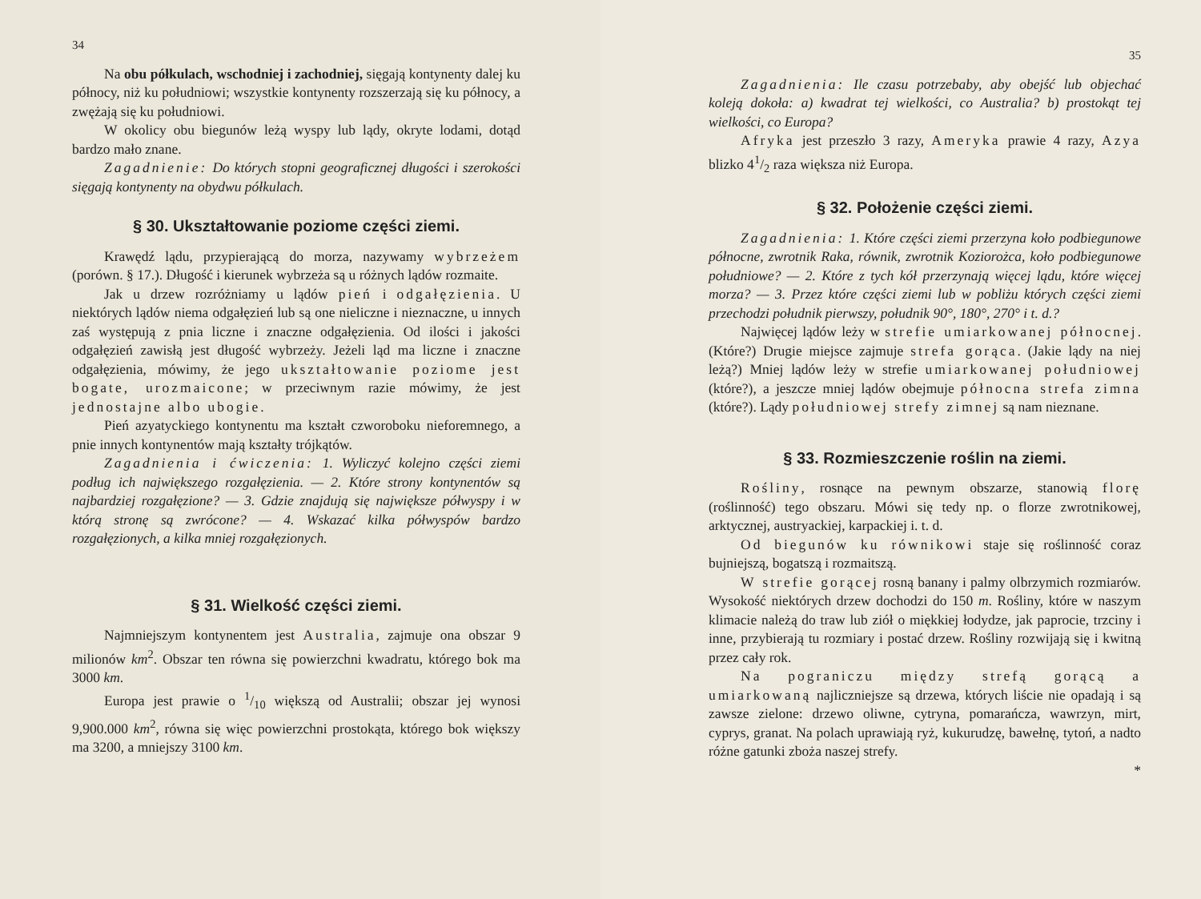34
Na obu półkulach, wschodniej i zachodniej, sięgają kontynenty dalej ku północy, niż ku południowi; wszystkie kontynenty rozszerzają się ku północy, a zwężają się ku południowi.
W okolicy obu biegunów leżą wyspy lub lądy, okryte lodami, dotąd bardzo mało znane.
Zagadnienie: Do których stopni geograficznej długości i szerokości sięgają kontynenty na obydwu półkulach.
§ 30. Ukształtowanie poziome części ziemi.
Krawędź lądu, przypierającą do morza, nazywamy wybrzeżem (porówn. § 17.). Długość i kierunek wybrzeża są u różnych lądów rozmaite.
Jak u drzew rozróżniamy u lądów pień i odgałęzienia. U niektórych lądów niema odgałęzień lub są one nieliczne i nieznaczne, u innych zaś występują z pnia liczne i znaczne odgałęzienia. Od ilości i jakości odgałęzień zawisłą jest długość wybrzeży. Jeżeli ląd ma liczne i znaczne odgałęzienia, mówimy, że jego ukształtowanie poziome jest bogate, urozmaicone; w przeciwnym razie mówimy, że jest jednostajne albo ubogie.
Pień azyatyckiego kontynentu ma kształt czworoboku nieforemnego, a pnie innych kontynentów mają kształty trójkątów.
Zagadnienia i ćwiczenia: 1. Wyliczyć kolejno części ziemi podług ich największego rozgałęzienia. — 2. Które strony kontynentów są najbardziej rozgałęzione? — 3. Gdzie znajdują się największe półwyspy i w którą stronę są zwrócone? — 4. Wskazać kilka półwyspów bardzo rozgałęzionych, a kilka mniej rozgałęzionych.
§ 31. Wielkość części ziemi.
Najmniejszym kontynentem jest Australia, zajmuje ona obszar 9 milionów km<sup>2</sup>. Obszar ten równa się powierzchni kwadratu, którego bok ma 3000 km.
Europa jest prawie o 1/10 większą od Australii; obszar jej wynosi 9,900.000 km<sup>2</sup>, równa się więc powierzchni prostokąta, którego bok większy ma 3200, a mniejszy 3100 km.
35
Zagadnienia: Ile czasu potrzebaby, aby obejść lub objechać koleją dokoła: a) kwadrat tej wielkości, co Australia? b) prostokąt tej wielkości, co Europa?
Afryka jest przeszło 3 razy, Ameryka prawie 4 razy, Azya blizko 41/2 raza większa niż Europa.
§ 32. Położenie części ziemi.
Zagadnienia: 1. Które części ziemi przerzyna koło podbiegunowe północne, zwrotnik Raka, równik, zwrotnik Koziorożca, koło podbiegunowe południowe? — 2. Które z tych kół przerzynają więcej lądu, które więcej morza? — 3. Przez które części ziemi lub w pobliżu których części ziemi przechodzi południk pierwszy, południk 90°, 180°, 270° i t. d.?
Najwięcej lądów leży w strefie umiarkowanej północnej. (Które?) Drugie miejsce zajmuje strefa gorąca. (Jakie lądy na niej leżą?) Mniej lądów leży w strefie umiarkowanej południowej (które?), a jeszcze mniej lądów obejmuje północna strefa zimna (które?). Lądy południowej strefy zimnej są nam nieznane.
§ 33. Rozmieszczenie roślin na ziemi.
Rośliny, rosnące na pewnym obszarze, stanowią florę (roślinność) tego obszaru. Mówi się tedy np. o florze zwrotnikowej, arktycznej, austryackiej, karpackiej i. t. d.
Od biegunów ku równikowi staje się roślinność coraz bujniejszą, bogatszą i rozmaitszą.
W strefie gorącej rosną banany i palmy olbrzymich rozmiarów. Wysokość niektórych drzew dochodzi do 150 m. Rośliny, które w naszym klimacie należą do traw lub ziół o miękkiej łodydze, jak paprocie, trzciny i inne, przybierają tu rozmiary i postać drzew. Rośliny rozwijają się i kwitną przez cały rok.
Na pograniczu między strefą gorącą a umiarkowaną najliczniejsze są drzewa, których liście nie opadają i są zawsze zielone: drzewo oliwne, cytryna, pomarańcza, wawrzyn, mirt, cyprys, granat. Na polach uprawiają ryż, kukurudzę, bawełnę, tytoń, a nadto różne gatunki zboża naszej strefy.
*